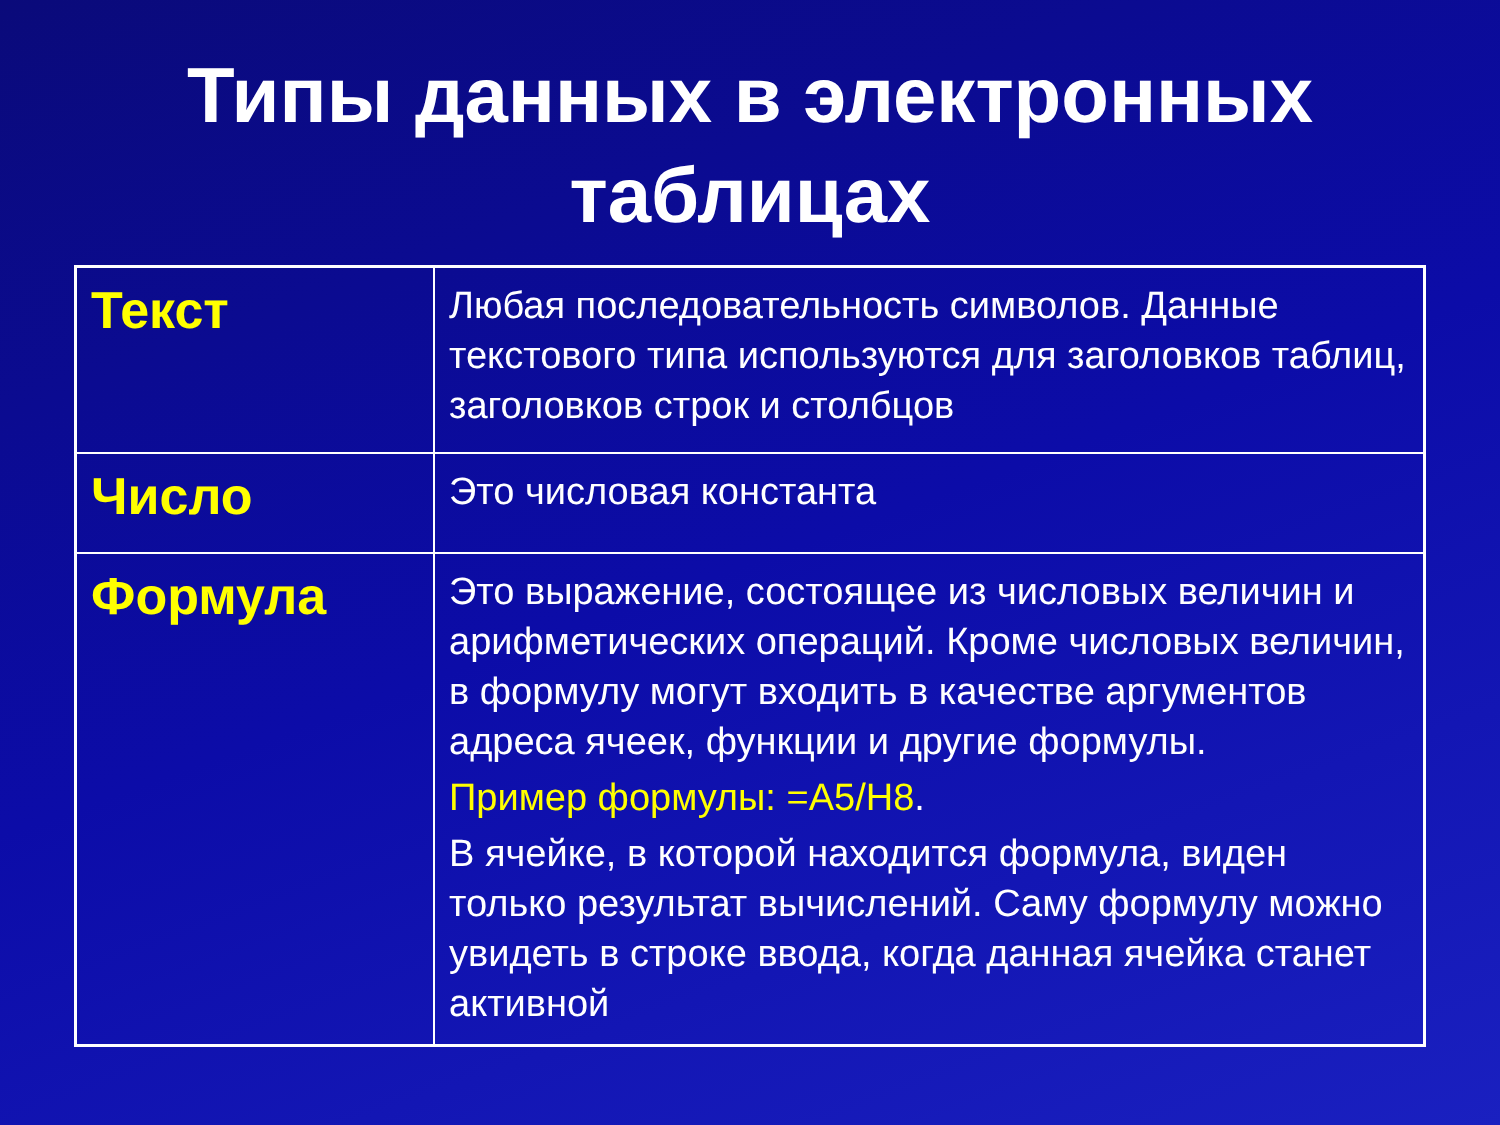Типы данных в электронных
таблицах
| Текст | Любая последовательность символов. Данные текстового типа используются для заголовков таблиц, заголовков строк и столбцов |
| Число | Это числовая константа |
| Формула | Это выражение, состоящее из числовых величин и арифметических операций. Кроме числовых величин, в формулу могут входить в качестве аргументов адреса ячеек, функции и другие формулы. Пример формулы: =A5/H8 . В ячейке, в которой находится формула, виден только результат вычислений. Саму формулу можно увидеть в строке ввода, когда данная ячейка станет активной |